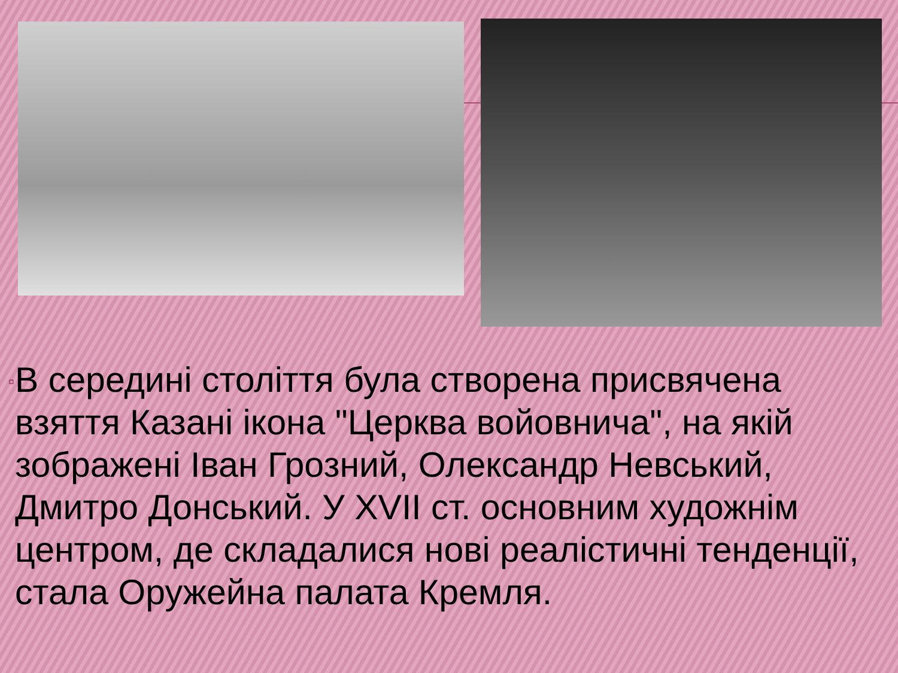▫
В середині століття була створена присвячена взяття Казані ікона "Церква войовнича", на якій зображені Іван Грозний, Олександр Невський, Дмитро Донський. У XVII ст. основним художнім центром, де складалися нові реалістичні тенденції, стала Оружейна палата Кремля.